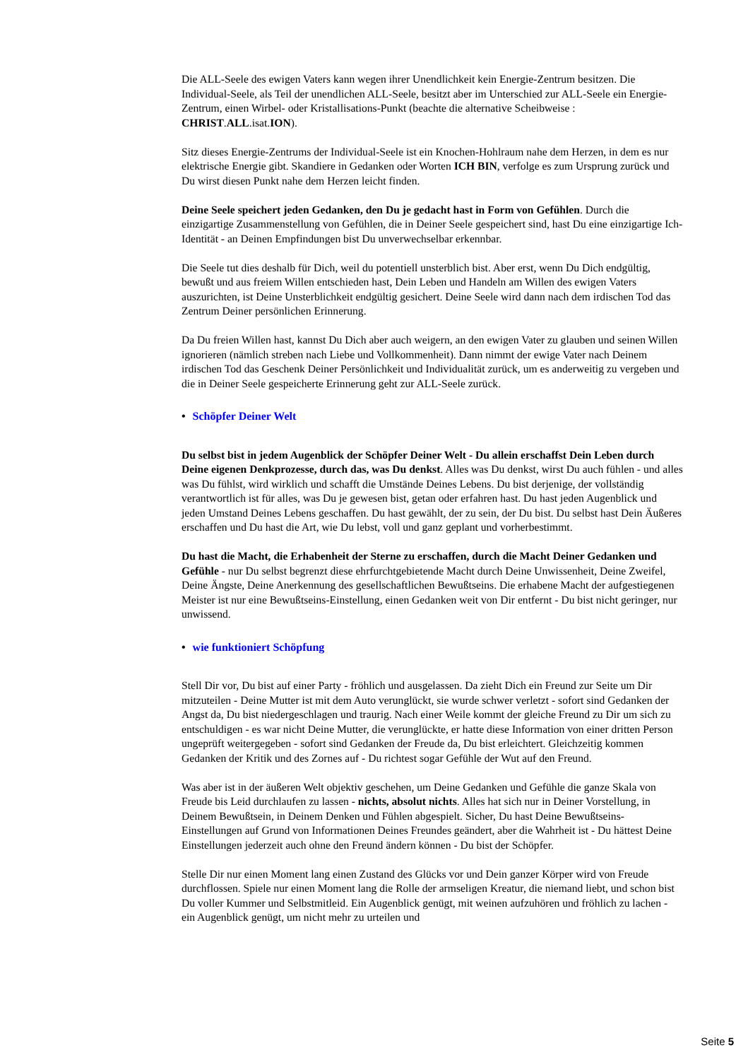Die ALL-Seele des ewigen Vaters kann wegen ihrer Unendlichkeit kein Energie-Zentrum besitzen. Die Individual-Seele, als Teil der unendlichen ALL-Seele, besitzt aber im Unterschied zur ALL-Seele ein Energie-Zentrum, einen Wirbel- oder Kristallisations-Punkt (beachte die alternative Scheibweise : CHRIST.ALL.isat.ION).
Sitz dieses Energie-Zentrums der Individual-Seele ist ein Knochen-Hohlraum nahe dem Herzen, in dem es nur elektrische Energie gibt. Skandiere in Gedanken oder Worten ICH BIN, verfolge es zum Ursprung zurück und Du wirst diesen Punkt nahe dem Herzen leicht finden.
Deine Seele speichert jeden Gedanken, den Du je gedacht hast in Form von Gefühlen. Durch die einzigartige Zusammenstellung von Gefühlen, die in Deiner Seele gespeichert sind, hast Du eine einzigartige Ich-Identität - an Deinen Empfindungen bist Du unverwechselbar erkennbar.
Die Seele tut dies deshalb für Dich, weil du potentiell unsterblich bist. Aber erst, wenn Du Dich endgültig, bewußt und aus freiem Willen entschieden hast, Dein Leben und Handeln am Willen des ewigen Vaters auszurichten, ist Deine Unsterblichkeit endgültig gesichert. Deine Seele wird dann nach dem irdischen Tod das Zentrum Deiner persönlichen Erinnerung.
Da Du freien Willen hast, kannst Du Dich aber auch weigern, an den ewigen Vater zu glauben und seinen Willen ignorieren (nämlich streben nach Liebe und Vollkommenheit). Dann nimmt der ewige Vater nach Deinem irdischen Tod das Geschenk Deiner Persönlichkeit und Individualität zurück, um es anderweitig zu vergeben und die in Deiner Seele gespeicherte Erinnerung geht zur ALL-Seele zurück.
• Schöpfer Deiner Welt
Du selbst bist in jedem Augenblick der Schöpfer Deiner Welt - Du allein erschaffst Dein Leben durch Deine eigenen Denkprozesse, durch das, was Du denkst. Alles was Du denkst, wirst Du auch fühlen - und alles was Du fühlst, wird wirklich und schafft die Umstände Deines Lebens. Du bist derjenige, der vollständig verantwortlich ist für alles, was Du je gewesen bist, getan oder erfahren hast. Du hast jeden Augenblick und jeden Umstand Deines Lebens geschaffen. Du hast gewählt, der zu sein, der Du bist. Du selbst hast Dein Äußeres erschaffen und Du hast die Art, wie Du lebst, voll und ganz geplant und vorherbestimmt.
Du hast die Macht, die Erhabenheit der Sterne zu erschaffen, durch die Macht Deiner Gedanken und Gefühle - nur Du selbst begrenzt diese ehrfurchtgebietende Macht durch Deine Unwissenheit, Deine Zweifel, Deine Ängste, Deine Anerkennung des gesellschaftlichen Bewußtseins. Die erhabene Macht der aufgestiegenen Meister ist nur eine Bewußtseins-Einstellung, einen Gedanken weit von Dir entfernt - Du bist nicht geringer, nur unwissend.
• wie funktioniert Schöpfung
Stell Dir vor, Du bist auf einer Party - fröhlich und ausgelassen. Da zieht Dich ein Freund zur Seite um Dir mitzuteilen - Deine Mutter ist mit dem Auto verunglückt, sie wurde schwer verletzt - sofort sind Gedanken der Angst da, Du bist niedergeschlagen und traurig. Nach einer Weile kommt der gleiche Freund zu Dir um sich zu entschuldigen - es war nicht Deine Mutter, die verunglückte, er hatte diese Information von einer dritten Person ungeprüft weitergegeben - sofort sind Gedanken der Freude da, Du bist erleichtert. Gleichzeitig kommen Gedanken der Kritik und des Zornes auf - Du richtest sogar Gefühle der Wut auf den Freund.
Was aber ist in der äußeren Welt objektiv geschehen, um Deine Gedanken und Gefühle die ganze Skala von Freude bis Leid durchlaufen zu lassen - nichts, absolut nichts. Alles hat sich nur in Deiner Vorstellung, in Deinem Bewußtsein, in Deinem Denken und Fühlen abgespielt. Sicher, Du hast Deine Bewußtseins-Einstellungen auf Grund von Informationen Deines Freundes geändert, aber die Wahrheit ist - Du hättest Deine Einstellungen jederzeit auch ohne den Freund ändern können - Du bist der Schöpfer.
Stelle Dir nur einen Moment lang einen Zustand des Glücks vor und Dein ganzer Körper wird von Freude durchflossen. Spiele nur einen Moment lang die Rolle der armseligen Kreatur, die niemand liebt, und schon bist Du voller Kummer und Selbstmitleid. Ein Augenblick genügt, mit weinen aufzuhören und fröhlich zu lachen - ein Augenblick genügt, um nicht mehr zu urteilen und
Seite 5